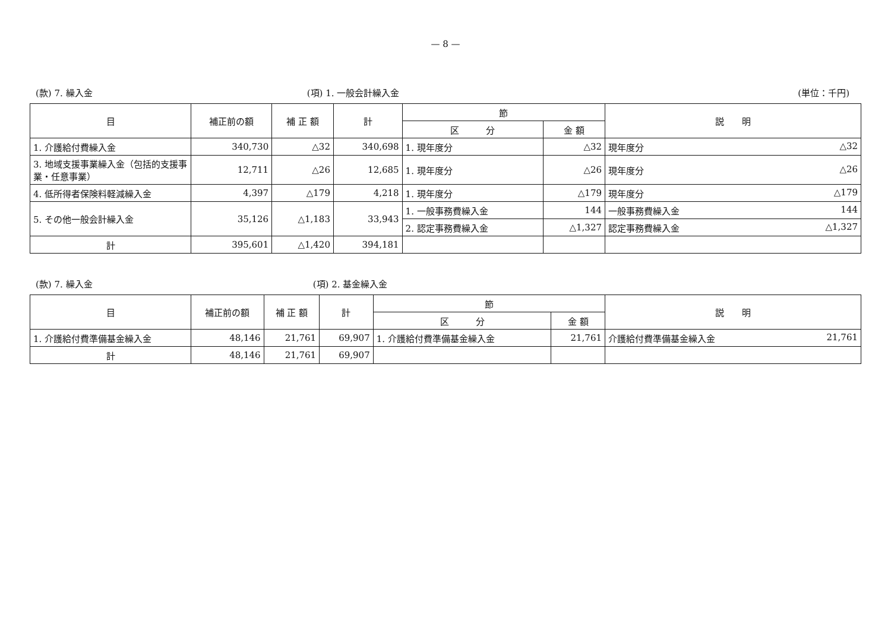— 8 —
(款) 7. 繰入金 (項) 1. 一般会計繰入金 (単位：千円)
| 目 | 補正前の額 | 補 正 額 | 計 | 節 | | 説 明 |
| --- | --- | --- | --- | --- | --- | --- |
| | | | | 区 分 | 金 額 | |
| 1. 介護給付費繰入金 | 340,730 | △32 | 340,698 | 1. 現年度分 | △32 | 現年度分 △32 |
| 3. 地域支援事業繰入金（包括的支援事業・任意事業） | 12,711 | △26 | 12,685 | 1. 現年度分 | △26 | 現年度分 △26 |
| 4. 低所得者保険料軽減繰入金 | 4,397 | △179 | 4,218 | 1. 現年度分 | △179 | 現年度分 △179 |
| 5. その他一般会計繰入金 | 35,126 | △1,183 | 33,943 | 1. 一般事務費繰入金 | 144 | 一般事務費繰入金 144 |
| | | | | 2. 認定事務費繰入金 | △1,327 | 認定事務費繰入金 △1,327 |
| 計 | 395,601 | △1,420 | 394,181 | | | |
(款) 7. 繰入金 (項) 2. 基金繰入金
| 目 | 補正前の額 | 補 正 額 | 計 | 節 | | 説 明 |
| --- | --- | --- | --- | --- | --- | --- |
| | | | | 区 分 | 金 額 | |
| 1. 介護給付費準備基金繰入金 | 48,146 | 21,761 | 69,907 | 1. 介護給付費準備基金繰入金 | 21,761 | 介護給付費準備基金繰入金 21,761 |
| 計 | 48,146 | 21,761 | 69,907 | | | |